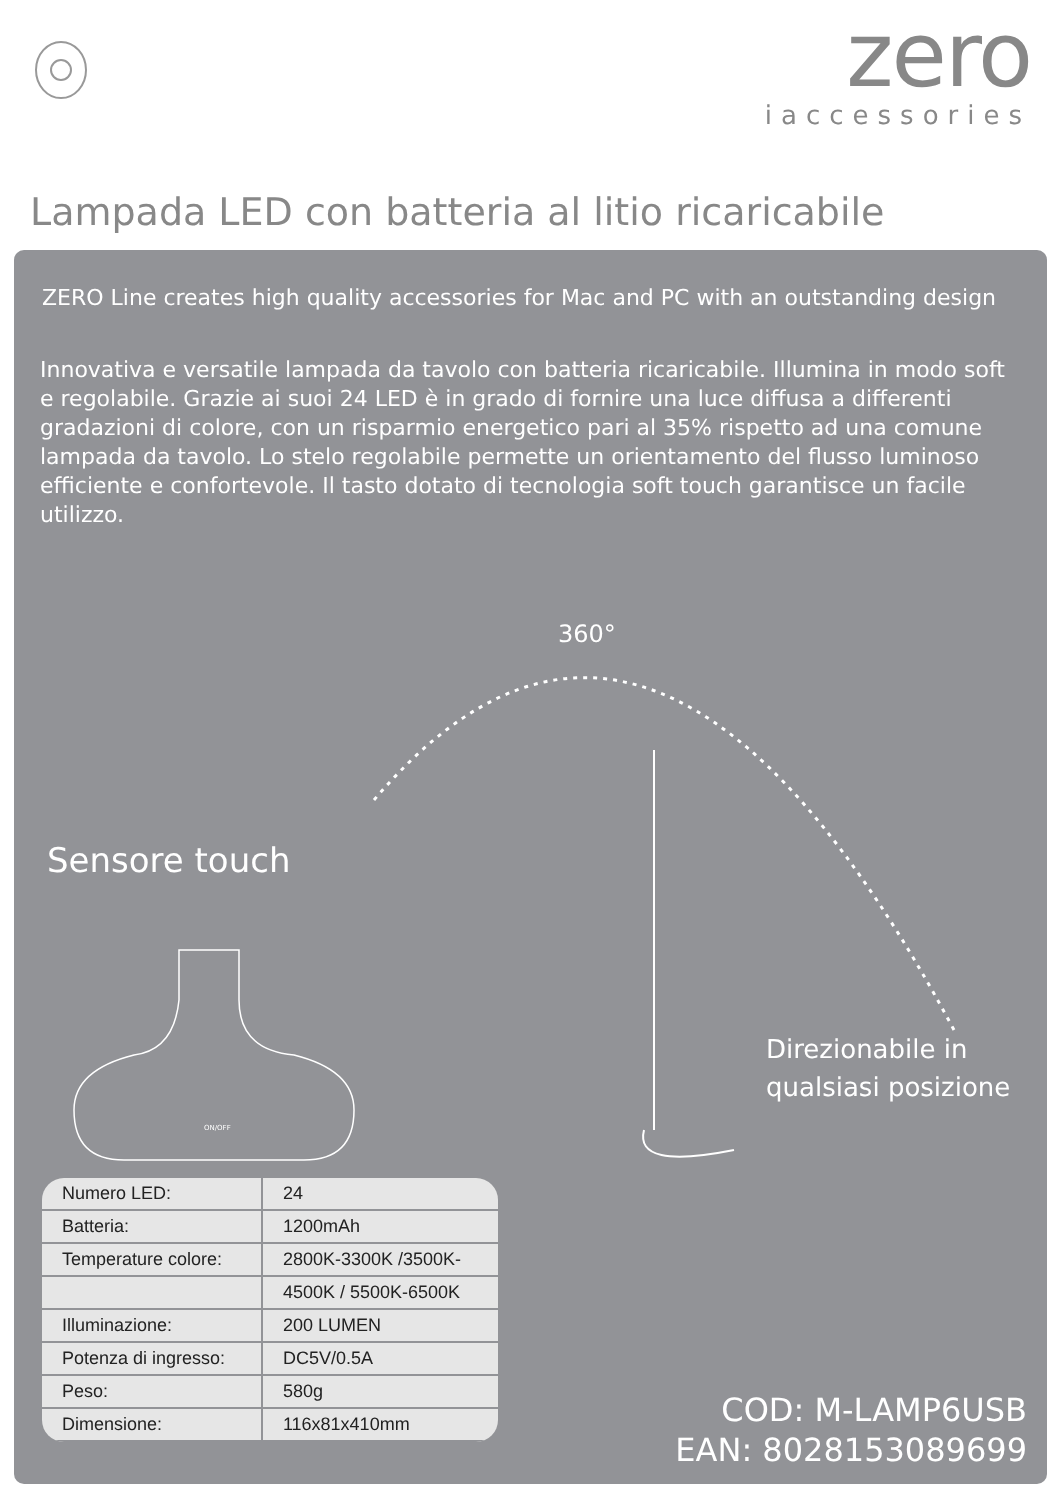zero
iaccessories
Lampada LED con batteria al litio ricaricabile
ZERO Line creates high quality accessories for Mac and PC with an outstanding design
Innovativa e versatile lampada da tavolo con batteria ricaricabile. Illumina in modo soft e regolabile. Grazie ai suoi 24 LED è in grado di fornire una luce diffusa a differenti gradazioni di colore, con un risparmio energetico pari al 35% rispetto ad una comune lampada da tavolo. Lo stelo regolabile permette un orientamento del flusso luminoso efficiente e confortevole. Il tasto dotato di tecnologia soft touch garantisce un facile utilizzo.
360°
Sensore touch
ON/OFF
Direzionabile in
qualsiasi posizione
| Numero LED: | 24 |
| Batteria: | 1200mAh |
| Temperature colore: | 2800K-3300K /3500K- |
| | 4500K / 5500K-6500K |
| Illuminazione: | 200 LUMEN |
| Potenza di ingresso: | DC5V/0.5A |
| Peso: | 580g |
| Dimensione: | 116x81x410mm |
COD: M-LAMP6USB
EAN: 8028153089699